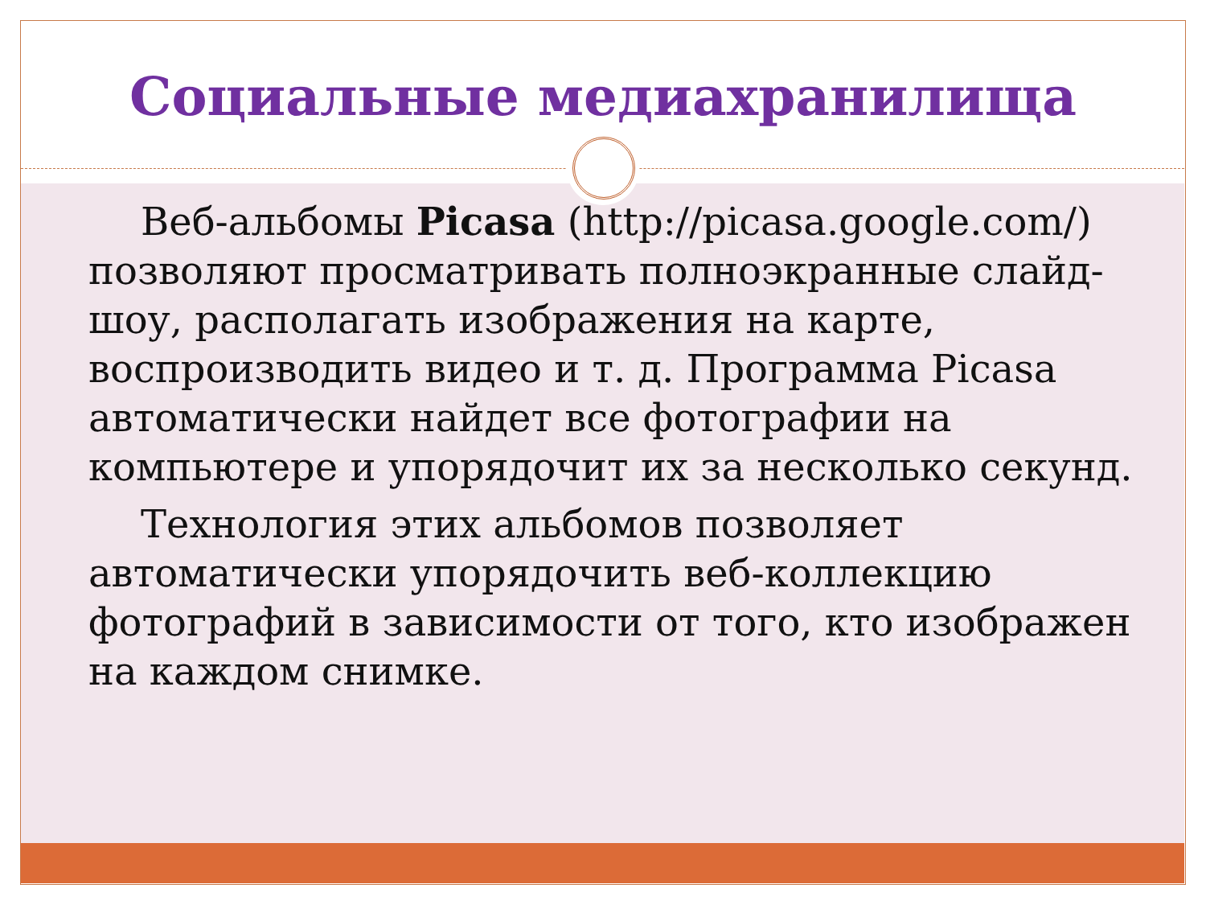Социальные медиахранилища
Веб-альбомы Picasa (http://picasa.google.com/) позволяют просматривать полноэкранные слайд-шоу, располагать изображения на карте, воспроизводить видео и т. д. Программа Picasa автоматически найдет все фотографии на компьютере и упорядочит их за несколько секунд.
Технология этих альбомов позволяет автоматически упорядочить веб-коллекцию фотографий в зависимости от того, кто изображен на каждом снимке.